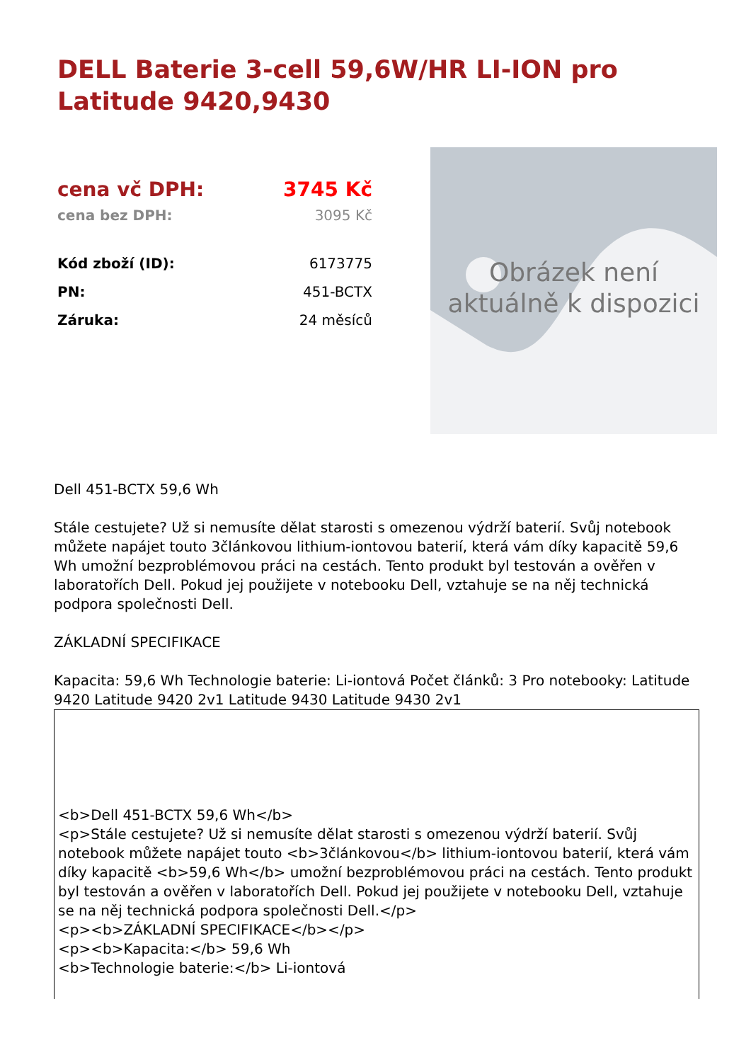DELL Baterie 3-cell 59,6W/HR LI-ION pro Latitude 9420,9430
| cena vč DPH: | 3745 Kč |
| cena bez DPH: | 3095 Kč |
| Kód zboží (ID): | 6173775 |
| PN: | 451-BCTX |
| Záruka: | 24 měsíců |
Obrázek není
aktuálně k dispozici
Dell 451-BCTX 59,6 Wh
Stále cestujete? Už si nemusíte dělat starosti s omezenou výdrží baterií. Svůj notebook můžete napájet touto 3článkovou lithium-iontovou baterií, která vám díky kapacitě 59,6 Wh umožní bezproblémovou práci na cestách. Tento produkt byl testován a ověřen v laboratořích Dell. Pokud jej použijete v notebooku Dell, vztahuje se na něj technická podpora společnosti Dell.
ZÁKLADNÍ SPECIFIKACE
Kapacita: 59,6 Wh Technologie baterie: Li-iontová Počet článků: 3 Pro notebooky: Latitude 9420 Latitude 9420 2v1 Latitude 9430 Latitude 9430 2v1
<b>Dell 451-BCTX 59,6 Wh</b>
<p>Stále cestujete? Už si nemusíte dělat starosti s omezenou výdrží baterií. Svůj notebook můžete napájet touto <b>3článkovou</b> lithium-iontovou baterií, která vám díky kapacitě <b>59,6 Wh</b> umožní bezproblémovou práci na cestách. Tento produkt byl testován a ověřen v laboratořích Dell. Pokud jej použijete v notebooku Dell, vztahuje se na něj technická podpora společnosti Dell.</p>
<p><b>ZÁKLADNÍ SPECIFIKACE</b></p>
<p><b>Kapacita:</b> 59,6 Wh
<b>Technologie baterie:</b> Li-iontová